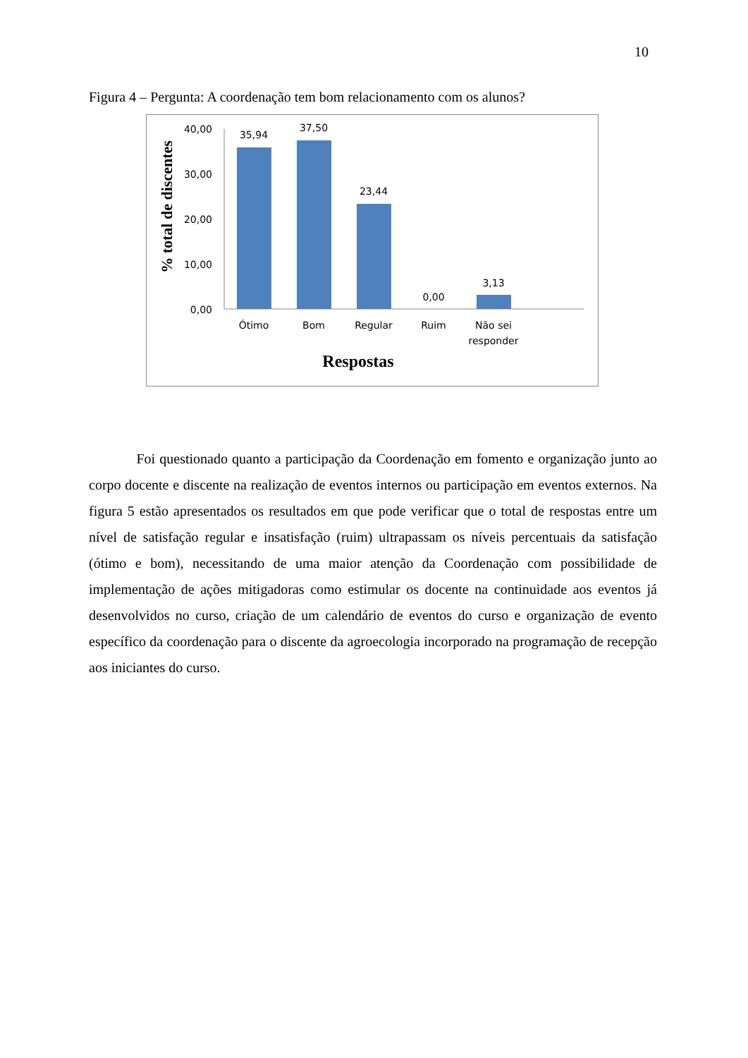10
Figura 4 – Pergunta: A coordenação tem bom relacionamento com os alunos?
% total de discentes
40,00
30,00
20,00
10,00
0,00
35,94
37,50
23,44
0,00
3,13
Ótimo
Bom
Regular
Ruim
Não sei
responder
Respostas
Foi questionado quanto a participação da Coordenação em fomento e organização junto ao corpo docente e discente na realização de eventos internos ou participação em eventos externos. Na figura 5 estão apresentados os resultados em que pode verificar que o total de respostas entre um nível de satisfação regular e insatisfação (ruim) ultrapassam os níveis percentuais da satisfação (ótimo e bom), necessitando de uma maior atenção da Coordenação com possibilidade de implementação de ações mitigadoras como estimular os docente na continuidade aos eventos já desenvolvidos no curso, criação de um calendário de eventos do curso e organização de evento específico da coordenação para o discente da agroecologia incorporado na programação de recepção aos iniciantes do curso.